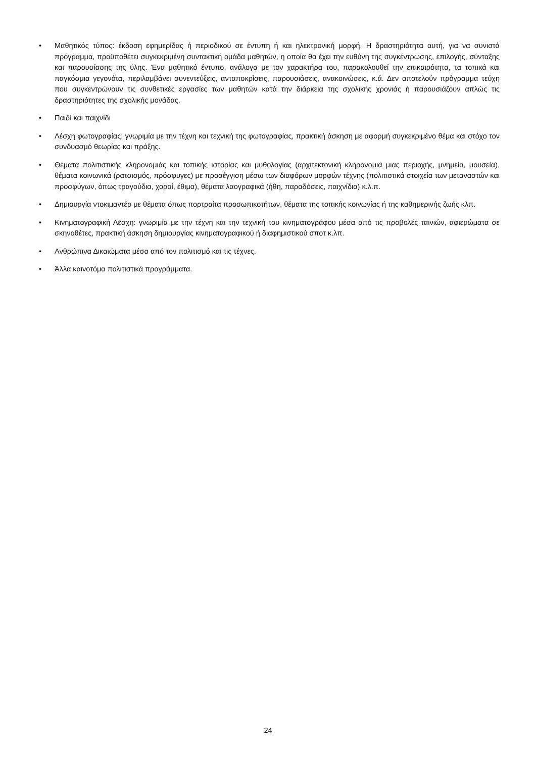• Μαθητικός τύπος: έκδοση εφημερίδας ή περιοδικού σε έντυπη ή και ηλεκτρονική μορφή. Η δραστηριότητα αυτή, για να συνιστά πρόγραμμα, προϋποθέτει συγκεκριμένη συντακτική ομάδα μαθητών, η οποία θα έχει την ευθύνη της συγκέντρωσης, επιλογής, σύνταξης και παρουσίασης της ύλης. Ένα μαθητικό έντυπο, ανάλογα με τον χαρακτήρα του, παρακολουθεί την επικαιρότητα, τα τοπικά και παγκόσμια γεγονότα, περιλαμβάνει συνεντεύξεις, ανταποκρίσεις, παρουσιάσεις, ανακοινώσεις, κ.ά. Δεν αποτελούν πρόγραμμα τεύχη που συγκεντρώνουν τις συνθετικές εργασίες των μαθητών κατά την διάρκεια της σχολικής χρονιάς ή παρουσιάζουν απλώς τις δραστηριότητες της σχολικής μονάδας.
• Παιδί και παιχνίδι
• Λέσχη φωτογραφίας: γνωριμία με την τέχνη και τεχνική της φωτογραφίας, πρακτική άσκηση με αφορμή συγκεκριμένο θέμα και στόχο τον συνδυασμό θεωρίας και πράξης.
• Θέματα πολιτιστικής κληρονομιάς και τοπικής ιστορίας και μυθολογίας (αρχιτεκτονική κληρονομιά μιας περιοχής, μνημεία, μουσεία), θέματα κοινωνικά (ρατσισμός, πρόσφυγες) με προσέγγιση μέσω των διαφόρων μορφών τέχνης (πολιτιστικά στοιχεία των μεταναστών και προσφύγων, όπως τραγούδια, χοροί, έθιμα), θέματα λαογραφικά (ήθη, παραδόσεις, παιχνίδια) κ.λ.π.
• Δημιουργία ντοκιμαντέρ με θέματα όπως πορτραίτα προσωπικοτήτων, θέματα της τοπικής κοινωνίας ή της καθημερινής ζωής κλπ.
• Κινηματογραφική Λέσχη: γνωριμία με την τέχνη και την τεχνική του κινηματογράφου μέσα από τις προβολές ταινιών, αφιερώματα σε σκηνοθέτες, πρακτική άσκηση δημιουργίας κινηματογραφικού ή διαφημιστικού σποτ κ.λπ.
• Ανθρώπινα Δικαιώματα μέσα από τον πολιτισμό και τις τέχνες.
• Άλλα καινοτόμα πολιτιστικά προγράμματα.
24